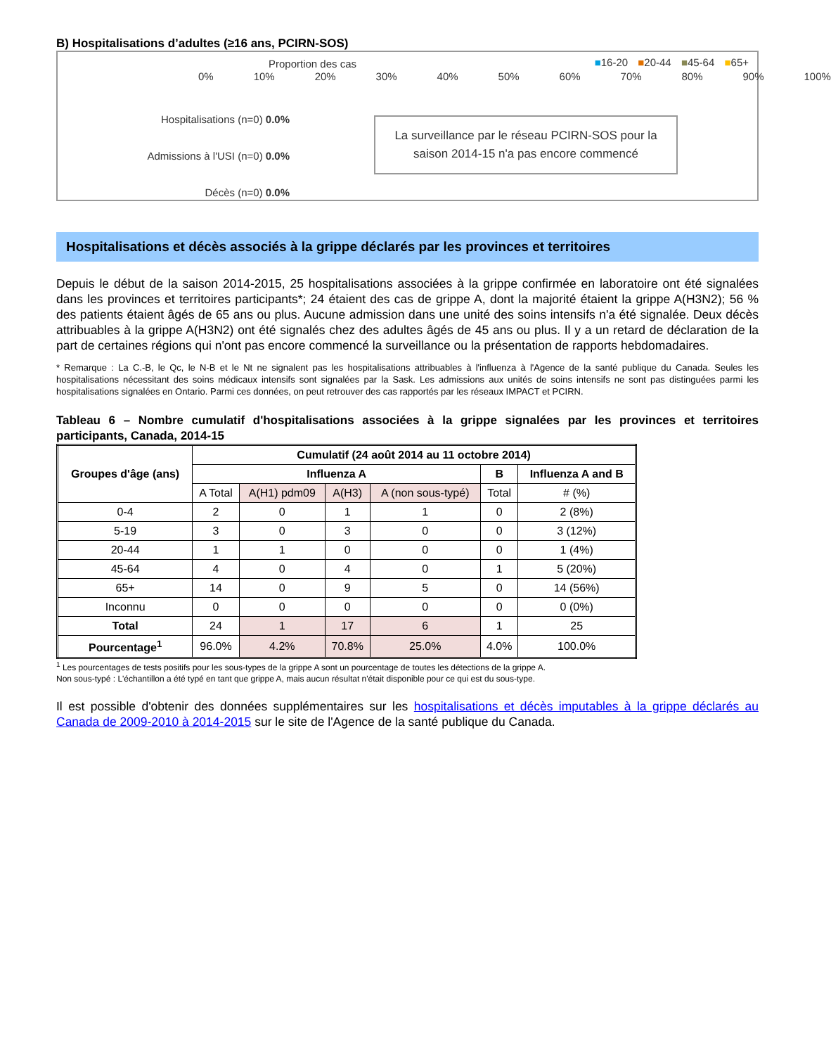B) Hospitalisations d’adultes (≥16 ans, PCIRN-SOS)
Proportion des cas ■16-20 ■20-44 ■45-64 ■65+
0% 10% 20% 30% 40% 50% 60% 70% 80% 90% 100%
Hospitalisations (n=0) 0.0%
Admissions à l'USI (n=0) 0.0%
Décès (n=0) 0.0%
La surveillance par le réseau PCIRN-SOS pour la saison 2014-15 n'a pas encore commencé
Hospitalisations et décès associés à la grippe déclarés par les provinces et territoires
Depuis le début de la saison 2014-2015, 25 hospitalisations associées à la grippe confirmée en laboratoire ont été signalées dans les provinces et territoires participants*; 24 étaient des cas de grippe A, dont la majorité étaient la grippe A(H3N2); 56 % des patients étaient âgés de 65 ans ou plus. Aucune admission dans une unité des soins intensifs n'a été signalée. Deux décès attribuables à la grippe A(H3N2) ont été signalés chez des adultes âgés de 45 ans ou plus. Il y a un retard de déclaration de la part de certaines régions qui n'ont pas encore commencé la surveillance ou la présentation de rapports hebdomadaires.
* Remarque : La C.-B, le Qc, le N-B et le Nt ne signalent pas les hospitalisations attribuables à l'influenza à l'Agence de la santé publique du Canada. Seules les hospitalisations nécessitant des soins médicaux intensifs sont signalées par la Sask. Les admissions aux unités de soins intensifs ne sont pas distinguées parmi les hospitalisations signalées en Ontario. Parmi ces données, on peut retrouver des cas rapportés par les réseaux IMPACT et PCIRN.
Tableau 6 – Nombre cumulatif d'hospitalisations associées à la grippe signalées par les provinces et territoires participants, Canada, 2014-15
| Groupes d'âge (ans) | Cumulatif (24 août 2014 au 11 octobre 2014) | | | | | |
| --- | --- | --- | --- | --- | --- | --- |
| | Influenza A | | | | B | Influenza A and B |
| | A Total | A(H1) pdm09 | A(H3) | A (non sous-typé) | Total | # (%) |
| 0-4 | 2 | 0 | 1 | 1 | 0 | 2 (8%) |
| 5-19 | 3 | 0 | 3 | 0 | 0 | 3 (12%) |
| 20-44 | 1 | 1 | 0 | 0 | 0 | 1 (4%) |
| 45-64 | 4 | 0 | 4 | 0 | 1 | 5 (20%) |
| 65+ | 14 | 0 | 9 | 5 | 0 | 14 (56%) |
| Inconnu | 0 | 0 | 0 | 0 | 0 | 0 (0%) |
| Total | 24 | 1 | 17 | 6 | 1 | 25 |
| Pourcentage<sup>1</sup> | 96.0% | 4.2% | 70.8% | 25.0% | 4.0% | 100.0% |
<sup>1</sup> Les pourcentages de tests positifs pour les sous-types de la grippe A sont un pourcentage de toutes les détections de la grippe A.
Non sous-typé : L'échantillon a été typé en tant que grippe A, mais aucun résultat n'était disponible pour ce qui est du sous-type.
Il est possible d'obtenir des données supplémentaires sur les hospitalisations et décès imputables à la grippe déclarés au Canada de 2009-2010 à 2014-2015 sur le site de l'Agence de la santé publique du Canada.